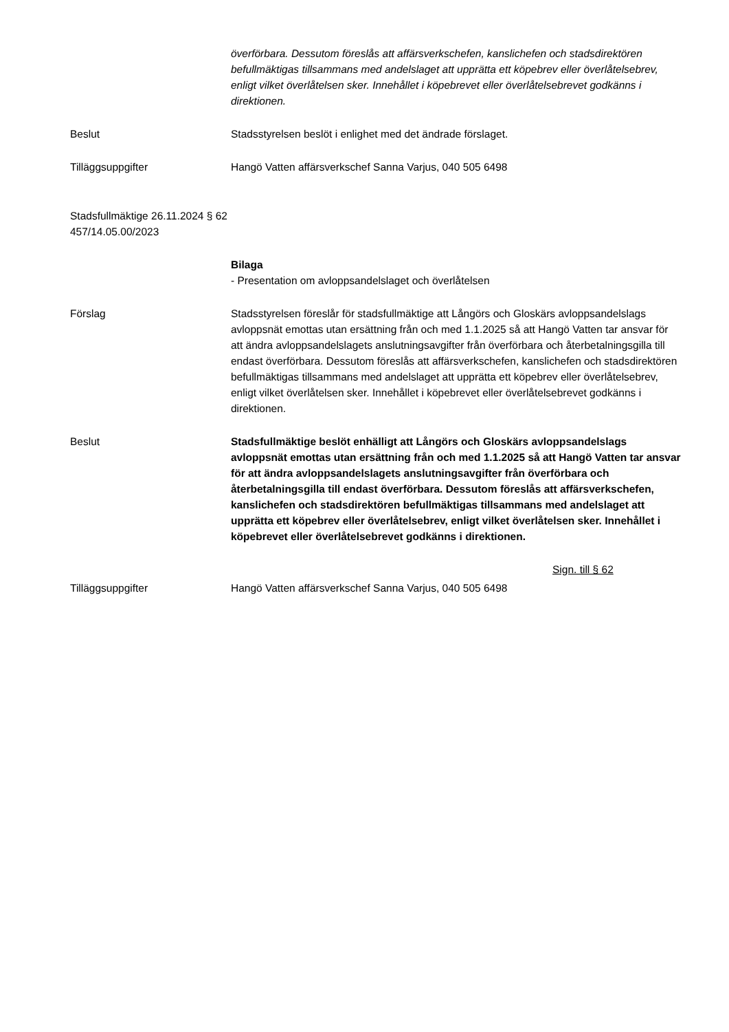överförbara. Dessutom föreslås att affärsverkschefen, kanslichefen och stadsdirektören befullmäktigas tillsammans med andelslaget att upprätta ett köpebrev eller överlåtelsebrev, enligt vilket överlåtelsen sker. Innehållet i köpebrevet eller överlåtelsebrevet godkänns i direktionen.
Beslut Stadsstyrelsen beslöt i enlighet med det ändrade förslaget.
Tilläggsuppgifter Hangö Vatten affärsverkschef Sanna Varjus, 040 505 6498
Stadsfullmäktige 26.11.2024 § 62
457/14.05.00/2023
Bilaga
- Presentation om avloppsandelslaget och överlåtelsen
Förslag Stadsstyrelsen föreslår för stadsfullmäktige att Långörs och Gloskärs avloppsandelslags avloppsnät emottas utan ersättning från och med 1.1.2025 så att Hangö Vatten tar ansvar för att ändra avloppsandelslagets anslutningsavgifter från överförbara och återbetalningsgilla till endast överförbara. Dessutom föreslås att affärsverkschefen, kanslichefen och stadsdirektören befullmäktigas tillsammans med andelslaget att upprätta ett köpebrev eller överlåtelsebrev, enligt vilket överlåtelsen sker. Innehållet i köpebrevet eller överlåtelsebrevet godkänns i direktionen.
Beslut Stadsfullmäktige beslöt enhälligt att Långörs och Gloskärs avloppsandelslags avloppsnät emottas utan ersättning från och med 1.1.2025 så att Hangö Vatten tar ansvar för att ändra avloppsandelslagets anslutningsavgifter från överförbara och återbetalningsgilla till endast överförbara. Dessutom föreslås att affärsverkschefen, kanslichefen och stadsdirektören befullmäktigas tillsammans med andelslaget att upprätta ett köpebrev eller överlåtelsebrev, enligt vilket överlåtelsen sker. Innehållet i köpebrevet eller överlåtelsebrevet godkänns i direktionen.
Sign. till § 62
Tilläggsuppgifter Hangö Vatten affärsverkschef Sanna Varjus, 040 505 6498